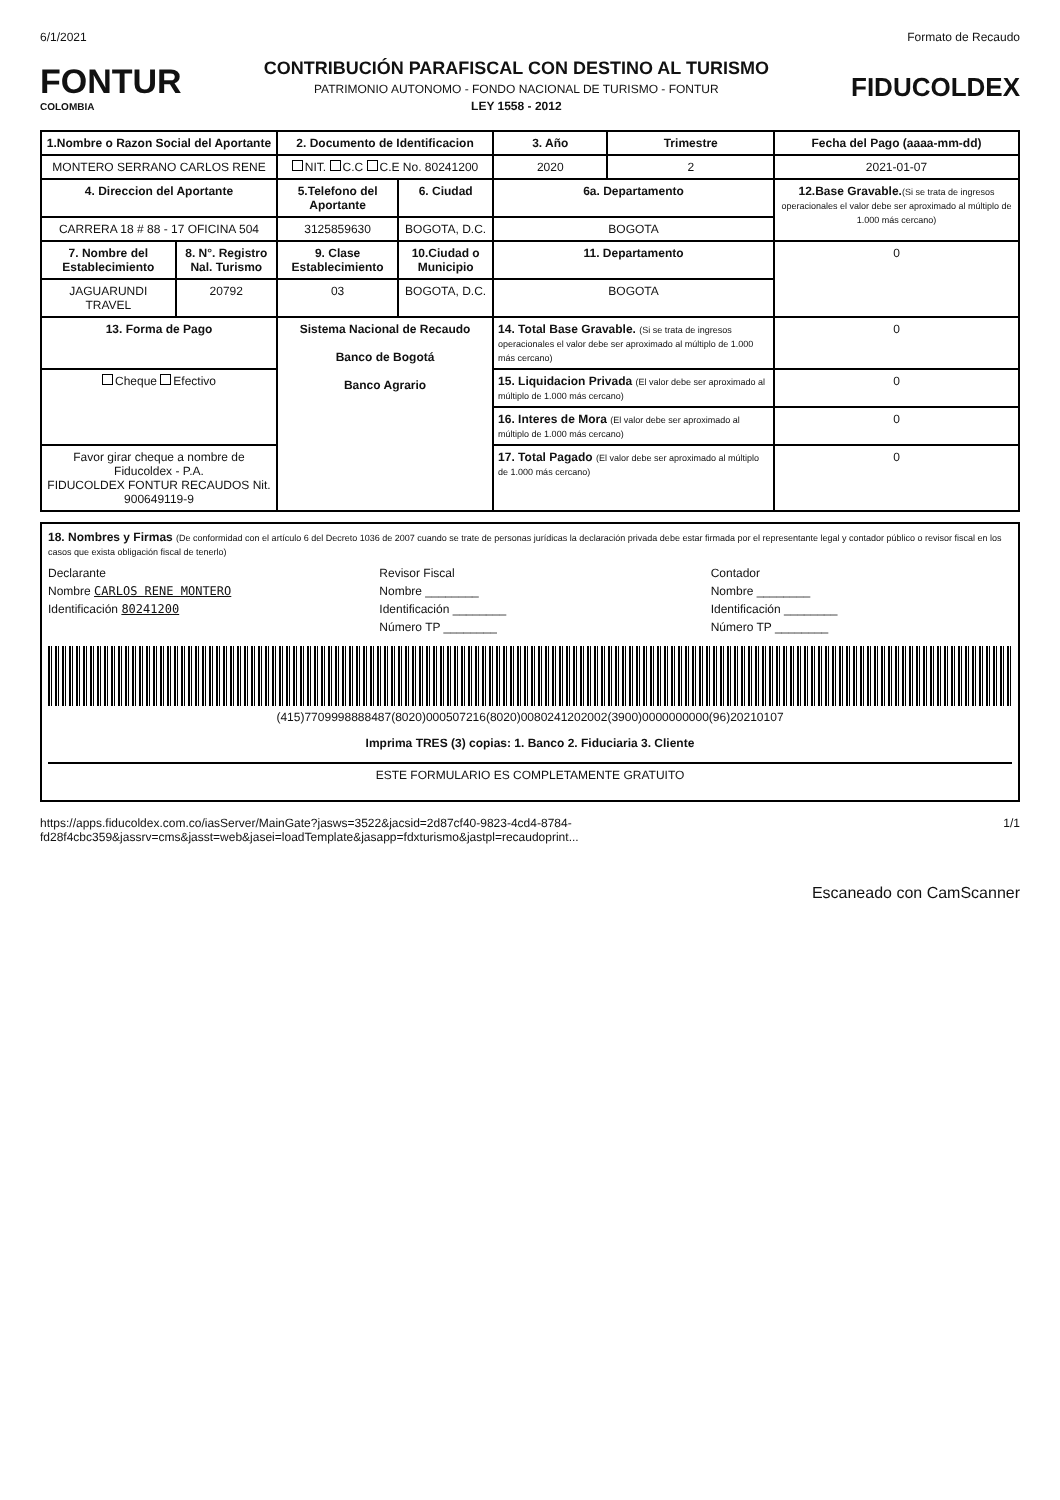6/1/2021 Formato de Recaudo
FONTUR
COLOMBIA
CONTRIBUCIÓN PARAFISCAL CON DESTINO AL TURISMO
PATRIMONIO AUTONOMO - FONDO NACIONAL DE TURISMO - FONTUR
LEY 1558 - 2012
FIDUCOLDEX
| 1.Nombre o Razon Social del Aportante | | 2. Documento de Identificacion | | 3. Año | Trimestre | Fecha del Pago (aaaa-mm-dd) |
| --- | --- | --- | --- | --- | --- | --- |
| MONTERO SERRANO CARLOS RENE | | NIT. C.C C.E No. 80241200 | | 2020 | 2 | 2021-01-07 |
| 4. Direccion del Aportante | | 5.Telefono del Aportante | 6. Ciudad | 6a. Departamento | | 12.Base Gravable. (Si se trata de ingresos operacionales el valor debe ser aproximado al múltiplo de 1.000 más cercano) |
| CARRERA 18 # 88 - 17 OFICINA 504 | | 3125859630 | BOGOTA, D.C. | BOGOTA | | |
| 7. Nombre del Establecimiento | 8. N°. Registro Nal. Turismo | 9. Clase Establecimiento | 10.Ciudad o Municipio | 11. Departamento | | 0 |
| JAGUARUNDI TRAVEL | 20792 | 03 | BOGOTA, D.C. | BOGOTA | | |
| 13. Forma de Pago | | Sistema Nacional de Recaudo Banco de Bogotá Banco Agrario | | 14. Total Base Gravable. (Si se trata de ingresos operacionales el valor debe ser aproximado al múltiplo de 1.000 más cercano) | | 0 |
| Cheque Efectivo | | | | 15. Liquidacion Privada (El valor debe ser aproximado al múltiplo de 1.000 más cercano) | | 0 |
| | | | | 16. Interes de Mora (El valor debe ser aproximado al múltiplo de 1.000 más cercano) | | 0 |
| Favor girar cheque a nombre de Fiducoldex - P.A. FIDUCOLDEX FONTUR RECAUDOS Nit. 900649119-9 | | | | 17. Total Pagado (El valor debe ser aproximado al múltiplo de 1.000 más cercano) | | 0 |
18. Nombres y Firmas (De conformidad con el artículo 6 del Decreto 1036 de 2007 cuando se trate de personas jurídicas la declaración privada debe estar firmada por el representante legal y contador público o revisor fiscal en los casos que exista obligación fiscal de tenerlo)
Declarante
Nombre CARLOS RENE MONTERO
Identificación 80241200
Revisor Fiscal
Nombre ________
Identificación ________
Número TP ________
Contador
Nombre ________
Identificación ________
Número TP ________
(415)7709998888487(8020)000507216(8020)0080241202002(3900)0000000000(96)20210107
Imprima TRES (3) copias: 1. Banco 2. Fiduciaria 3. Cliente
ESTE FORMULARIO ES COMPLETAMENTE GRATUITO
https://apps.fiducoldex.com.co/iasServer/MainGate?jasws=3522&jacsid=2d87cf40-9823-4cd4-8784-fd28f4cbc359&jassrv=cms&jasst=web&jasei=loadTemplate&jasapp=fdxturismo&jastpl=recaudoprint... 1/1
Escaneado con CamScanner